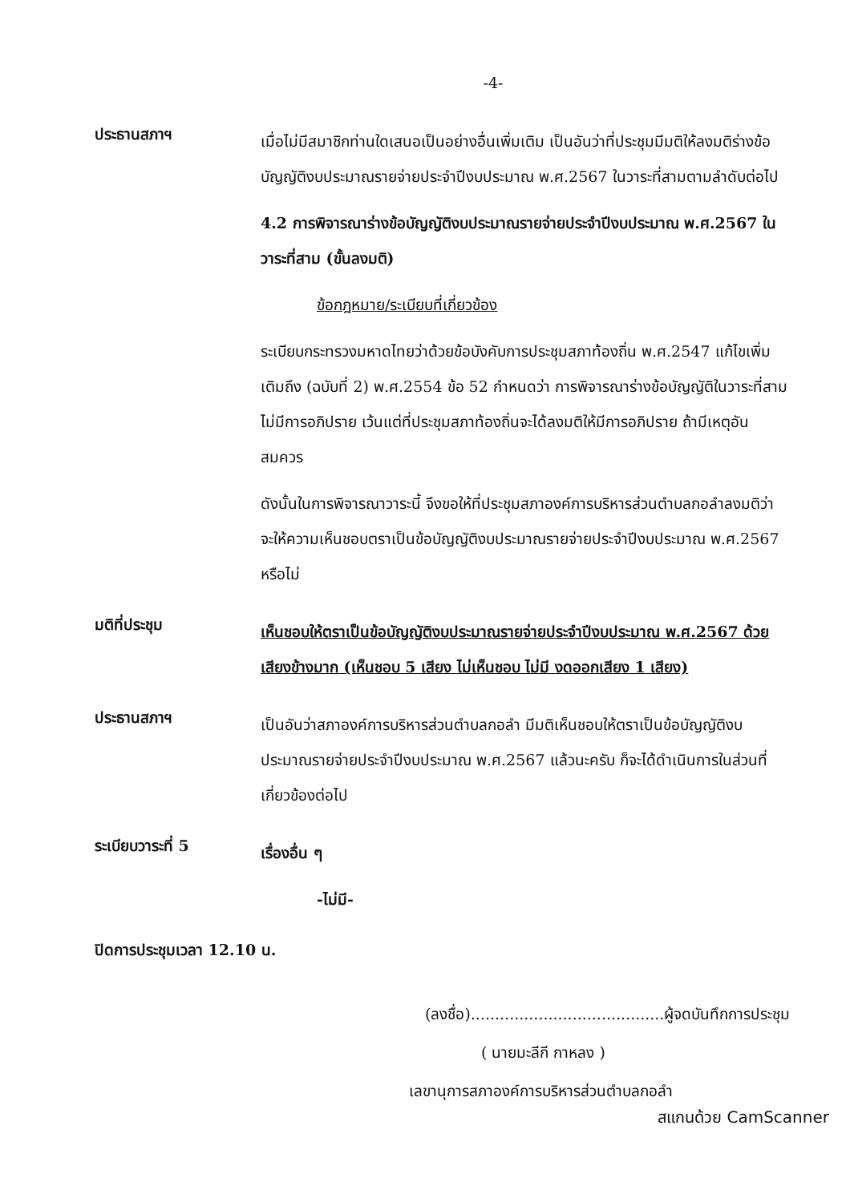-4-
ประธานสภาฯ
เมื่อไม่มีสมาชิกท่านใดเสนอเป็นอย่างอื่นเพิ่มเติม เป็นอันว่าที่ประชุมมีมติให้ลงมติร่างข้อบัญญัติงบประมาณรายจ่ายประจำปีงบประมาณ พ.ศ.2567 ในวาระที่สามตามลำดับต่อไป
4.2 การพิจารณาร่างข้อบัญญัติงบประมาณรายจ่ายประจำปีงบประมาณ พ.ศ.2567 ในวาระที่สาม (ขั้นลงมติ)
ข้อกฎหมาย/ระเบียบที่เกี่ยวข้อง
ระเบียบกระทรวงมหาดไทยว่าด้วยข้อบังคับการประชุมสภาท้องถิ่น พ.ศ.2547 แก้ไขเพิ่มเติมถึง (ฉบับที่ 2) พ.ศ.2554 ข้อ 52 กำหนดว่า การพิจารณาร่างข้อบัญญัติในวาระที่สาม ไม่มีการอภิปราย เว้นแต่ที่ประชุมสภาท้องถิ่นจะได้ลงมติให้มีการอภิปราย ถ้ามีเหตุอันสมควร
ดังนั้นในการพิจารณาวาระนี้ จึงขอให้ที่ประชุมสภาองค์การบริหารส่วนตำบลกอลำลงมติว่า จะให้ความเห็นชอบตราเป็นข้อบัญญัติงบประมาณรายจ่ายประจำปีงบประมาณ พ.ศ.2567 หรือไม่
มติที่ประชุม
เห็นชอบให้ตราเป็นข้อบัญญัติงบประมาณรายจ่ายประจำปีงบประมาณ พ.ศ.2567 ด้วยเสียงข้างมาก (เห็นชอบ 5 เสียง ไม่เห็นชอบ ไม่มี งดออกเสียง 1 เสียง)
ประธานสภาฯ
เป็นอันว่าสภาองค์การบริหารส่วนตำบลกอลำ มีมติเห็นชอบให้ตราเป็นข้อบัญญัติงบประมาณรายจ่ายประจำปีงบประมาณ พ.ศ.2567 แล้วนะครับ ก็จะได้ดำเนินการในส่วนที่เกี่ยวข้องต่อไป
ระเบียบวาระที่ 5
เรื่องอื่น ๆ
-ไม่มี-
ปิดการประชุมเวลา 12.10 น.
(ลงชื่อ)........................................ผู้จดบันทึกการประชุม
( นายมะลีกี กาหลง )
เลขานุการสภาองค์การบริหารส่วนตำบลกอลำ
สแกนด้วย CamScanner